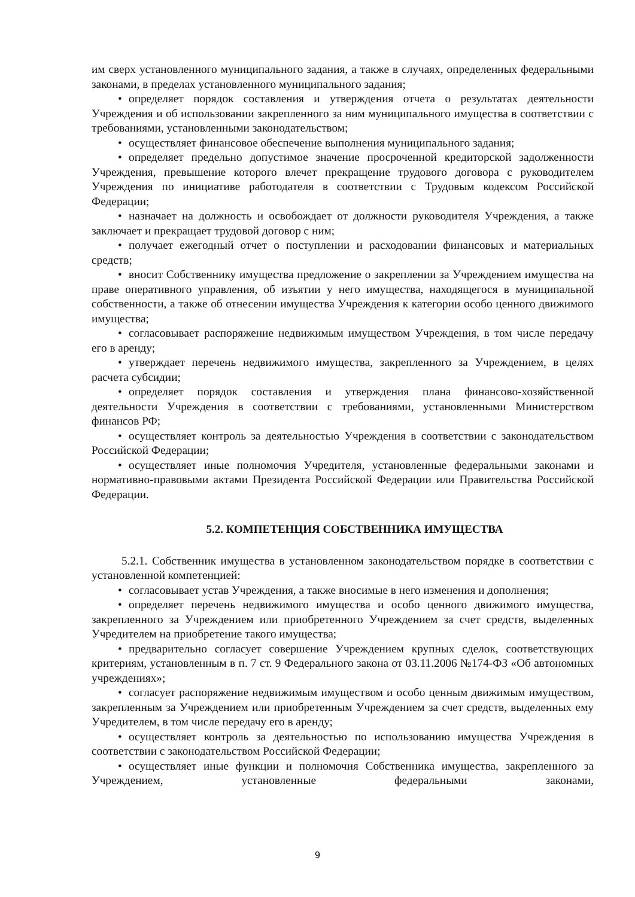им сверх установленного муниципального задания, а также в случаях, определенных федеральными законами, в пределах установленного муниципального задания;
• определяет порядок составления и утверждения отчета о результатах деятельности Учреждения и об использовании закрепленного за ним муниципального имущества в соответствии с требованиями, установленными законодательством;
• осуществляет финансовое обеспечение выполнения муниципального задания;
• определяет предельно допустимое значение просроченной кредиторской задолженности Учреждения, превышение которого влечет прекращение трудового договора с руководителем Учреждения по инициативе работодателя в соответствии с Трудовым кодексом Российской Федерации;
• назначает на должность и освобождает от должности руководителя Учреждения, а также заключает и прекращает трудовой договор с ним;
• получает ежегодный отчет о поступлении и расходовании финансовых и материальных средств;
• вносит Собственнику имущества предложение о закреплении за Учреждением имущества на праве оперативного управления, об изъятии у него имущества, находящегося в муниципальной собственности, а также об отнесении имущества Учреждения к категории особо ценного движимого имущества;
• согласовывает распоряжение недвижимым имуществом Учреждения, в том числе передачу его в аренду;
• утверждает перечень недвижимого имущества, закрепленного за Учреждением, в целях расчета субсидии;
• определяет порядок составления и утверждения плана финансово-хозяйственной деятельности Учреждения в соответствии с требованиями, установленными Министерством финансов РФ;
• осуществляет контроль за деятельностью Учреждения в соответствии с законодательством Российской Федерации;
• осуществляет иные полномочия Учредителя, установленные федеральными законами и нормативно-правовыми актами Президента Российской Федерации или Правительства Российской Федерации.
5.2. КОМПЕТЕНЦИЯ СОБСТВЕННИКА ИМУЩЕСТВА
5.2.1. Собственник имущества в установленном законодательством порядке в соответствии с установленной компетенцией:
• согласовывает устав Учреждения, а также вносимые в него изменения и дополнения;
• определяет перечень недвижимого имущества и особо ценного движимого имущества, закрепленного за Учреждением или приобретенного Учреждением за счет средств, выделенных Учредителем на приобретение такого имущества;
• предварительно согласует совершение Учреждением крупных сделок, соответствующих критериям, установленным в п. 7 ст. 9 Федерального закона от 03.11.2006 №174-ФЗ «Об автономных учреждениях»;
• согласует распоряжение недвижимым имуществом и особо ценным движимым имуществом, закрепленным за Учреждением или приобретенным Учреждением за счет средств, выделенных ему Учредителем, в том числе передачу его в аренду;
• осуществляет контроль за деятельностью по использованию имущества Учреждения в соответствии с законодательством Российской Федерации;
• осуществляет иные функции и полномочия Собственника имущества, закрепленного за Учреждением, установленные федеральными законами,
9